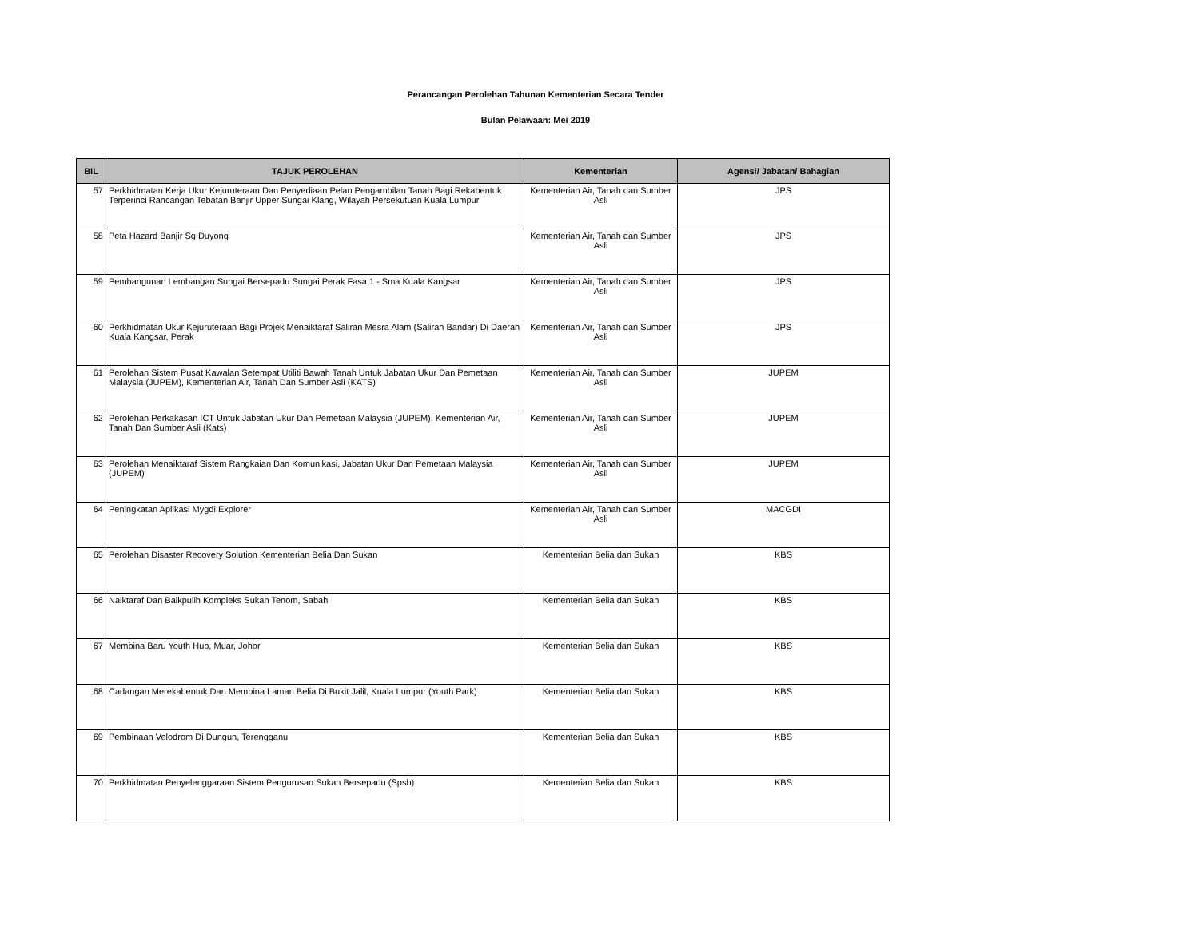Perancangan Perolehan Tahunan Kementerian Secara Tender
Bulan Pelawaan: Mei 2019
| BIL | TAJUK PEROLEHAN | Kementerian | Agensi/ Jabatan/ Bahagian |
| --- | --- | --- | --- |
| 57 | Perkhidmatan Kerja Ukur Kejuruteraan Dan Penyediaan Pelan Pengambilan Tanah Bagi Rekabentuk Terperinci Rancangan Tebatan Banjir Upper Sungai Klang, Wilayah Persekutuan Kuala Lumpur | Kementerian Air, Tanah dan Sumber Asli | JPS |
| 58 | Peta Hazard Banjir Sg Duyong | Kementerian Air, Tanah dan Sumber Asli | JPS |
| 59 | Pembangunan Lembangan Sungai Bersepadu Sungai Perak Fasa 1 - Sma Kuala Kangsar | Kementerian Air, Tanah dan Sumber Asli | JPS |
| 60 | Perkhidmatan Ukur Kejuruteraan Bagi Projek Menaiktaraf Saliran Mesra Alam (Saliran Bandar) Di Daerah Kuala Kangsar, Perak | Kementerian Air, Tanah dan Sumber Asli | JPS |
| 61 | Perolehan Sistem Pusat Kawalan Setempat Utiliti Bawah Tanah Untuk Jabatan Ukur Dan Pemetaan Malaysia (JUPEM), Kementerian Air, Tanah Dan Sumber Asli (KATS) | Kementerian Air, Tanah dan Sumber Asli | JUPEM |
| 62 | Perolehan Perkakasan ICT Untuk Jabatan Ukur Dan Pemetaan Malaysia (JUPEM), Kementerian Air, Tanah Dan Sumber Asli (Kats) | Kementerian Air, Tanah dan Sumber Asli | JUPEM |
| 63 | Perolehan Menaiktaraf Sistem Rangkaian Dan Komunikasi, Jabatan Ukur Dan Pemetaan Malaysia (JUPEM) | Kementerian Air, Tanah dan Sumber Asli | JUPEM |
| 64 | Peningkatan Aplikasi Mygdi Explorer | Kementerian Air, Tanah dan Sumber Asli | MACGDI |
| 65 | Perolehan Disaster Recovery Solution Kementerian Belia Dan Sukan | Kementerian Belia dan Sukan | KBS |
| 66 | Naiktaraf Dan Baikpulih Kompleks Sukan Tenom, Sabah | Kementerian Belia dan Sukan | KBS |
| 67 | Membina Baru Youth Hub, Muar, Johor | Kementerian Belia dan Sukan | KBS |
| 68 | Cadangan Merekabentuk Dan Membina Laman Belia Di Bukit Jalil, Kuala Lumpur (Youth Park) | Kementerian Belia dan Sukan | KBS |
| 69 | Pembinaan Velodrom Di Dungun, Terengganu | Kementerian Belia dan Sukan | KBS |
| 70 | Perkhidmatan Penyelenggaraan Sistem Pengurusan Sukan Bersepadu (Spsb) | Kementerian Belia dan Sukan | KBS |